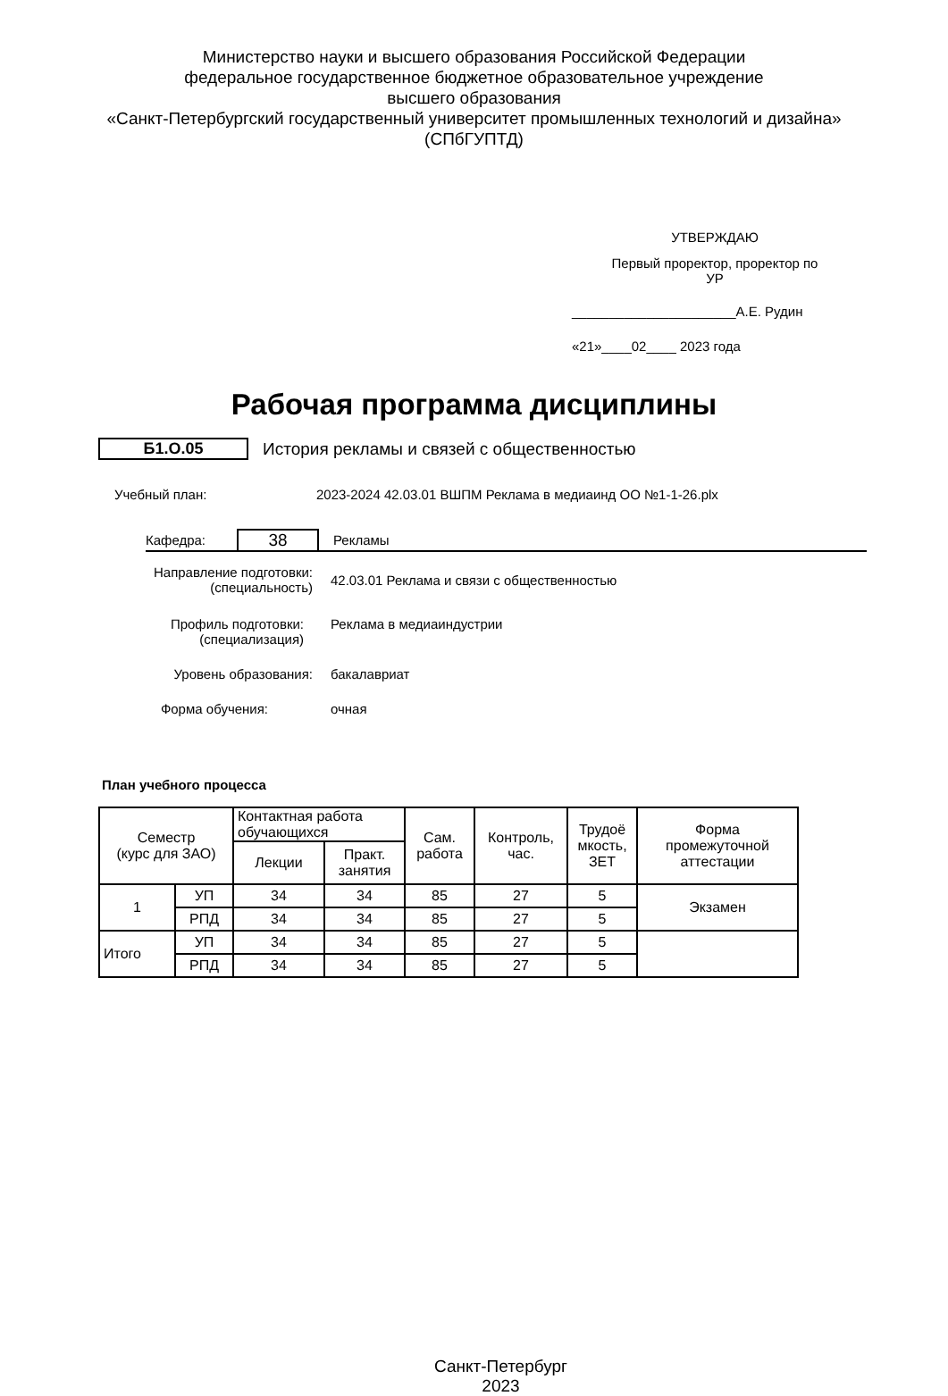Министерство науки и высшего образования Российской Федерации
федеральное государственное бюджетное образовательное учреждение
высшего образования
«Санкт-Петербургский государственный университет промышленных технологий и дизайна»
(СПбГУПТД)
УТВЕРЖДАЮ
Первый проректор, проректор по
УР
______________________А.Е. Рудин
«21»____02____ 2023 года
Рабочая программа дисциплины
Б1.О.05
История рекламы и связей с общественностью
Учебный план:
2023-2024 42.03.01 ВШПМ Реклама в медиаинд ОО №1-1-26.plx
Кафедра:
38
Рекламы
Направление подготовки:
(специальность)
42.03.01 Реклама и связи с общественностью
Профиль подготовки:
(специализация)
Реклама в медиаиндустрии
Уровень образования: бакалавриат
Форма обучения: очная
План учебного процесса
| Семестр (курс для ЗАО) | | Контактная работа обучающихся | | Сам. работа | Контроль, час. | Трудоё мкость, ЗЕТ | Форма промежуточной аттестации |
| | | Лекции | Практ. занятия | | | | |
| 1 | УП | 34 | 34 | 85 | 27 | 5 | Экзамен |
| | РПД | 34 | 34 | 85 | 27 | 5 | |
| Итого | УП | 34 | 34 | 85 | 27 | 5 | |
| | РПД | 34 | 34 | 85 | 27 | 5 | |
Санкт-Петербург
2023